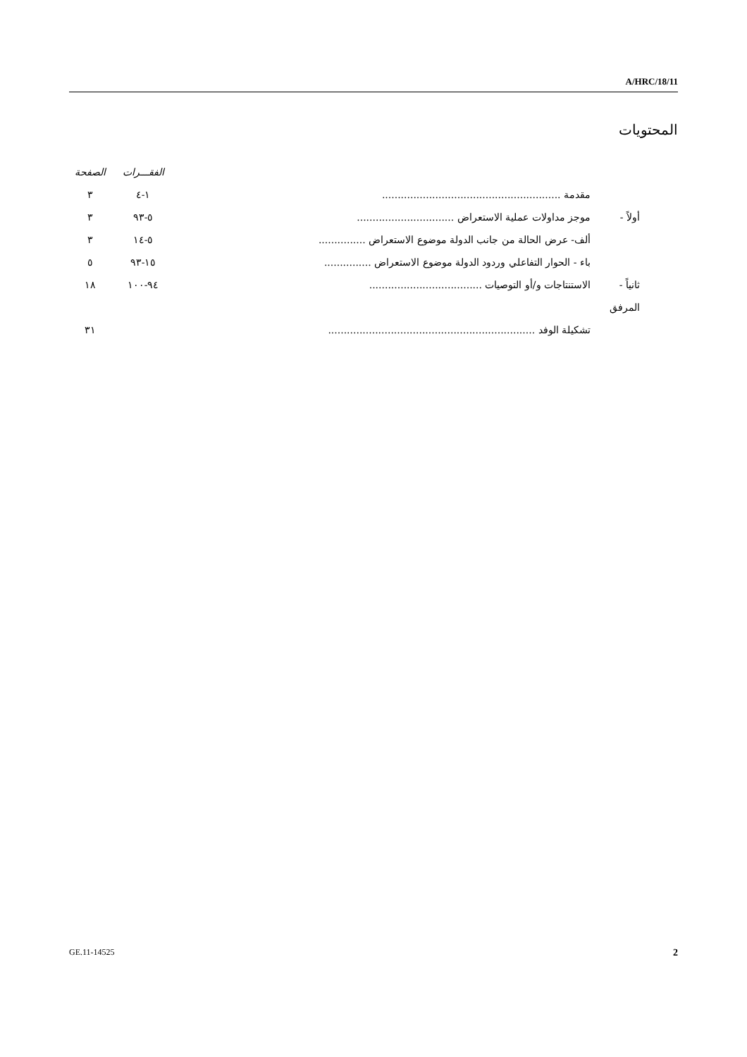A/HRC/18/11
المحتويات
| | | الفقـــرات | الصفحة |
| --- | --- | --- | --- |
| | مقدمة ......................................................... | ١-٤ | ٣ |
| أولاً - | موجز مداولات عملية الاستعراض ............................... | ٥-٩٣ | ٣ |
| | ألف- عرض الحالة من جانب الدولة موضوع الاستعراض ............... | ٥-١٤ | ٣ |
| | باء - الحوار التفاعلي وردود الدولة موضوع الاستعراض ............... | ١٥-٩٣ | ٥ |
| ثانياً - | الاستنتاجات و/أو التوصيات .................................... | ٩٤-١٠٠ | ١٨ |
| المرفق | | | |
| | تشكيلة الوفد .................................................................. | | ٣١ |
GE.11-14525 2